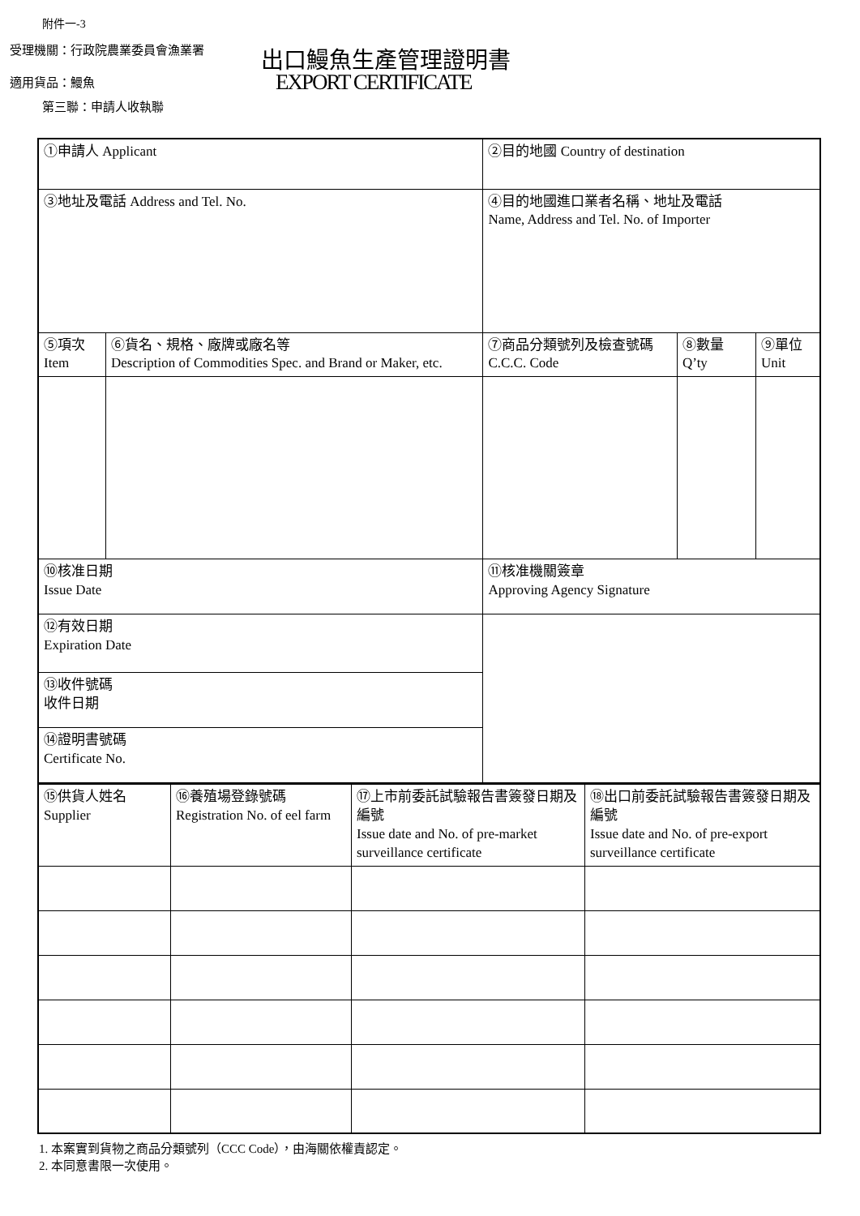附件一-3
受理機關：行政院農業委員會漁業署 出口鰻魚生產管理證明書
適用貨品：鰻魚 EXPORT CERTIFICATE
第三聯：申請人收執聯
| ①申請人 Applicant | | ②目的地國 Country of destination | | |
| ③地址及電話 Address and Tel. No. | | ④目的地國進口業者名稱、地址及電話 Name, Address and Tel. No. of Importer | | |
| ⑤項次 Item | ⑥貨名、規格、廠牌或廠名等 Description of Commodities Spec. and Brand or Maker, etc. | ⑦商品分類號列及檢查號碼 C.C.C. Code | ⑧數量 Q’ty | ⑨單位 Unit |
| ⑩核准日期 Issue Date | | ⑪核准機關簽章 Approving Agency Signature | | |
| ⑫有效日期 Expiration Date | | | | |
| ⑬收件號碼 收件日期 | | | | |
| ⑭證明書號碼 Certificate No. | | | | |
| ⑮供貨人姓名 Supplier | ⑯養殖場登錄號碼 Registration No. of eel farm | ⑰上市前委託試驗報告書簽發日期及編號 Issue date and No. of pre-market surveillance certificate | ⑱出口前委託試驗報告書簽發日期及編號 Issue date and No. of pre-export surveillance certificate |
1. 本案實到貨物之商品分類號列（CCC Code），由海關依權責認定。
2. 本同意書限一次使用。